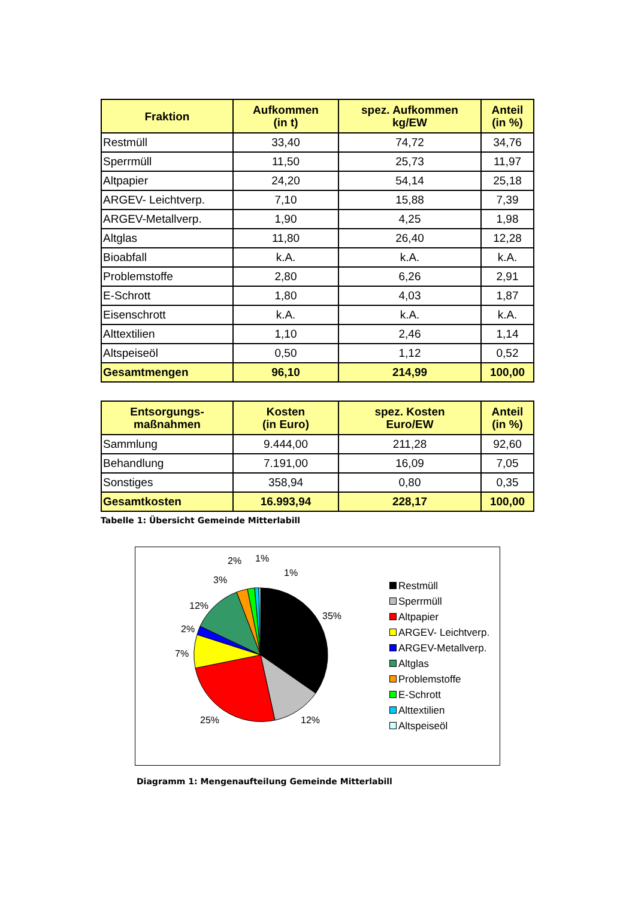| Fraktion | Aufkommen (in t) | spez. Aufkommen kg/EW | Anteil (in %) |
| --- | --- | --- | --- |
| Restmüll | 33,40 | 74,72 | 34,76 |
| Sperrmüll | 11,50 | 25,73 | 11,97 |
| Altpapier | 24,20 | 54,14 | 25,18 |
| ARGEV- Leichtverp. | 7,10 | 15,88 | 7,39 |
| ARGEV-Metallverp. | 1,90 | 4,25 | 1,98 |
| Altglas | 11,80 | 26,40 | 12,28 |
| Bioabfall | k.A. | k.A. | k.A. |
| Problemstoffe | 2,80 | 6,26 | 2,91 |
| E-Schrott | 1,80 | 4,03 | 1,87 |
| Eisenschrott | k.A. | k.A. | k.A. |
| Alttextilien | 1,10 | 2,46 | 1,14 |
| Altspeiseöl | 0,50 | 1,12 | 0,52 |
| Gesamtmengen | 96,10 | 214,99 | 100,00 |
| Entsorgungs- maßnahmen | Kosten (in Euro) | spez. Kosten Euro/EW | Anteil (in %) |
| --- | --- | --- | --- |
| Sammlung | 9.444,00 | 211,28 | 92,60 |
| Behandlung | 7.191,00 | 16,09 | 7,05 |
| Sonstiges | 358,94 | 0,80 | 0,35 |
| Gesamtkosten | 16.993,94 | 228,17 | 100,00 |
Tabelle 1: Übersicht Gemeinde Mitterlabill
35%
12%
25%
7%
2%
12%
3%
2%
1%
1%
Restmüll
Sperrmüll
Altpapier
ARGEV- Leichtverp.
ARGEV-Metallverp.
Altglas
Problemstoffe
E-Schrott
Alttextilien
Altspeiseöl
Diagramm 1: Mengenaufteilung Gemeinde Mitterlabill